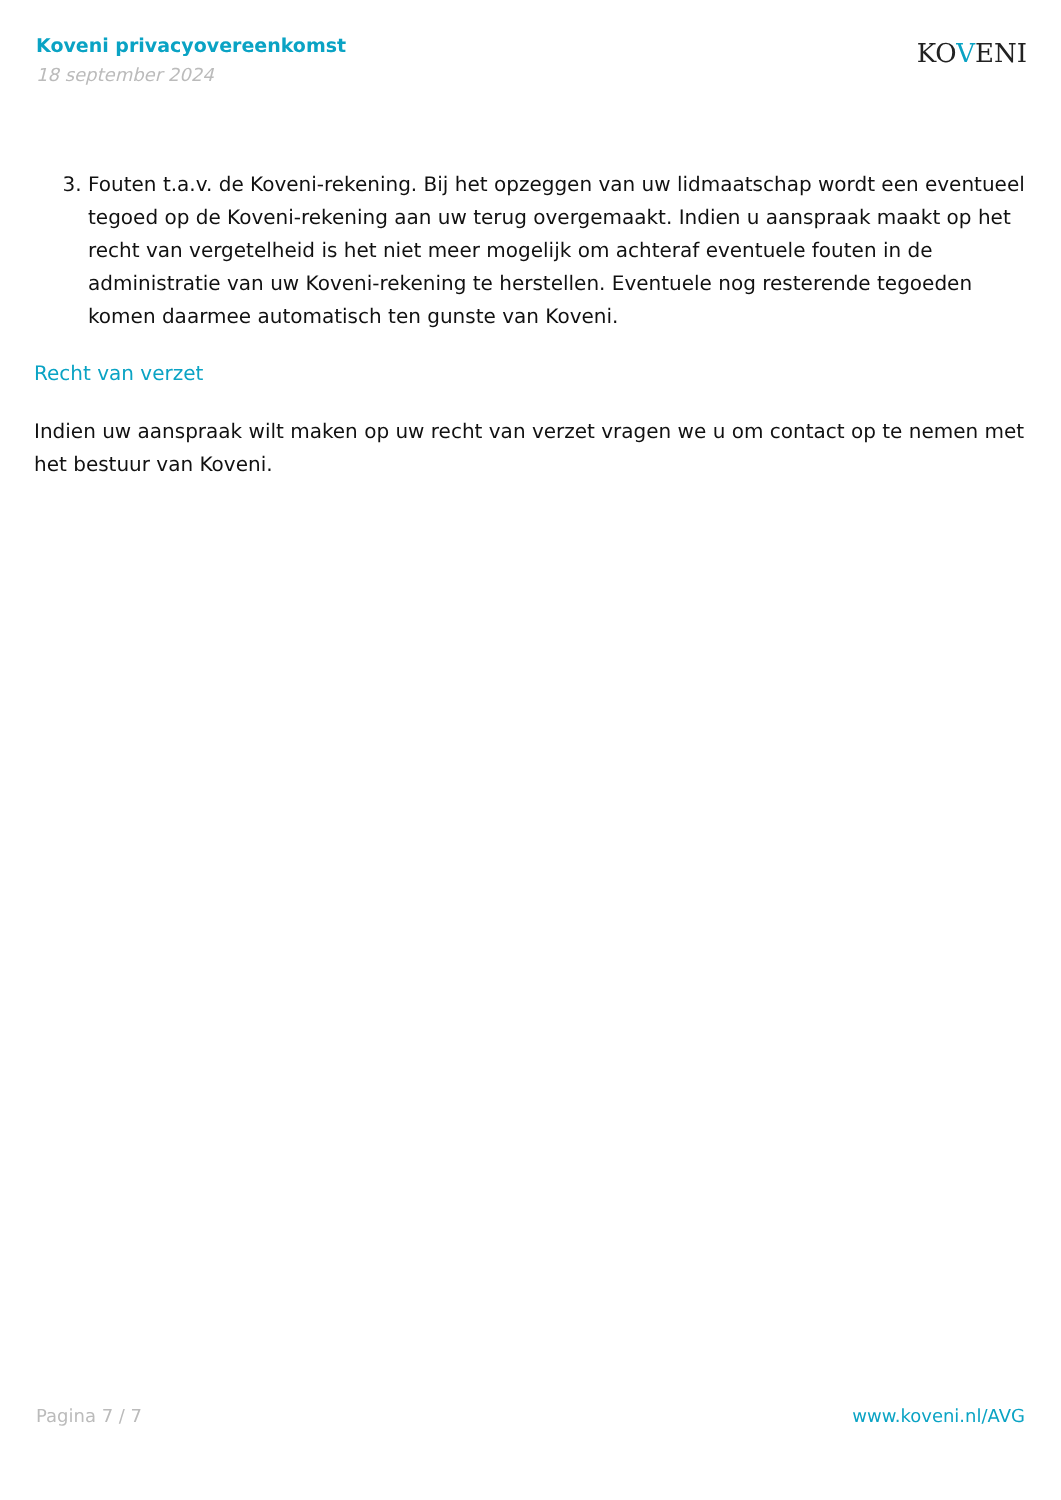Koveni privacyovereenkomst
18 september 2024
KOVENI
3. Fouten t.a.v. de Koveni-rekening. Bij het opzeggen van uw lidmaatschap wordt een eventueel tegoed op de Koveni-rekening aan uw terug overgemaakt. Indien u aanspraak maakt op het recht van vergetelheid is het niet meer mogelijk om achteraf eventuele fouten in de administratie van uw Koveni-rekening te herstellen. Eventuele nog resterende tegoeden komen daarmee automatisch ten gunste van Koveni.
Recht van verzet
Indien uw aanspraak wilt maken op uw recht van verzet vragen we u om contact op te nemen met het bestuur van Koveni.
Pagina 7 / 7 www.koveni.nl/AVG